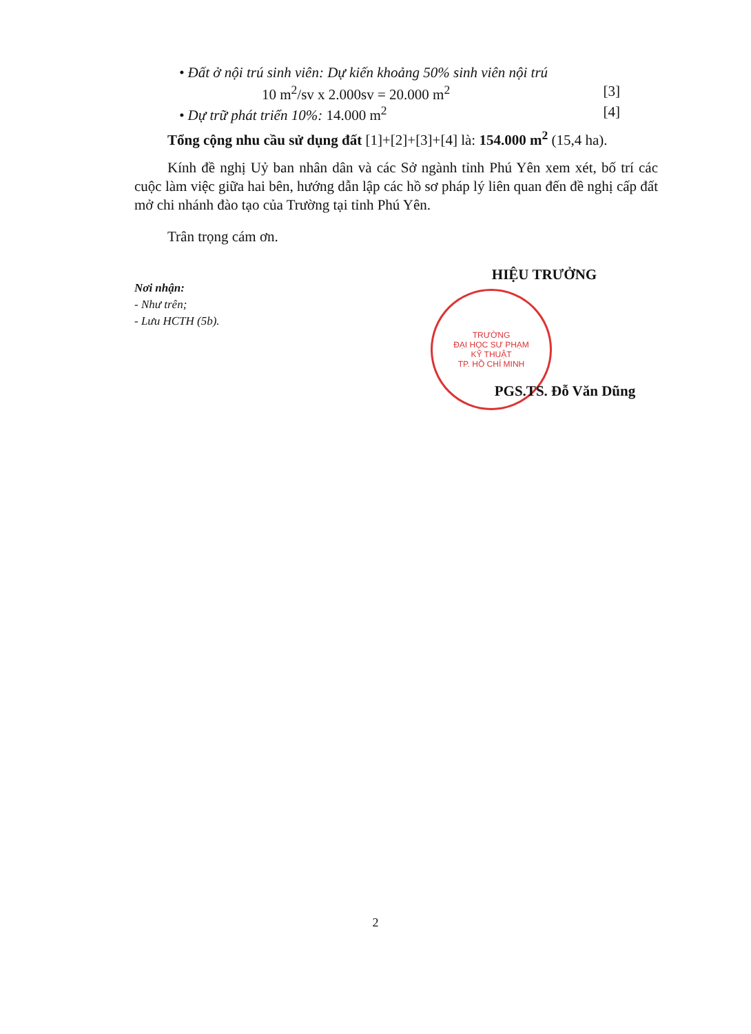• Đất ở nội trú sinh viên: Dự kiến khoảng 50% sinh viên nội trú
10 m<sup>2</sup>/sv x 2.000sv = 20.000 m<sup>2</sup> [3]
• Dự trữ phát triển 10%: 14.000 m<sup>2</sup> [4]
Tổng cộng nhu cầu sử dụng đất [1]+[2]+[3]+[4] là: 154.000 m<sup>2</sup> (15,4 ha).
Kính đề nghị Uỷ ban nhân dân và các Sở ngành tỉnh Phú Yên xem xét, bố trí các cuộc làm việc giữa hai bên, hướng dẫn lập các hồ sơ pháp lý liên quan đến đề nghị cấp đất mở chi nhánh đào tạo của Trường tại tỉnh Phú Yên.
Trân trọng cám ơn.
Nơi nhận:
- Như trên;
- Lưu HCTH (5b).
HIỆU TRƯỞNG
TRƯỜNG
ĐẠI HỌC SƯ PHẠM
KỸ THUẬT
TP. HỒ CHÍ MINH
PGS.TS. Đỗ Văn Dũng
2